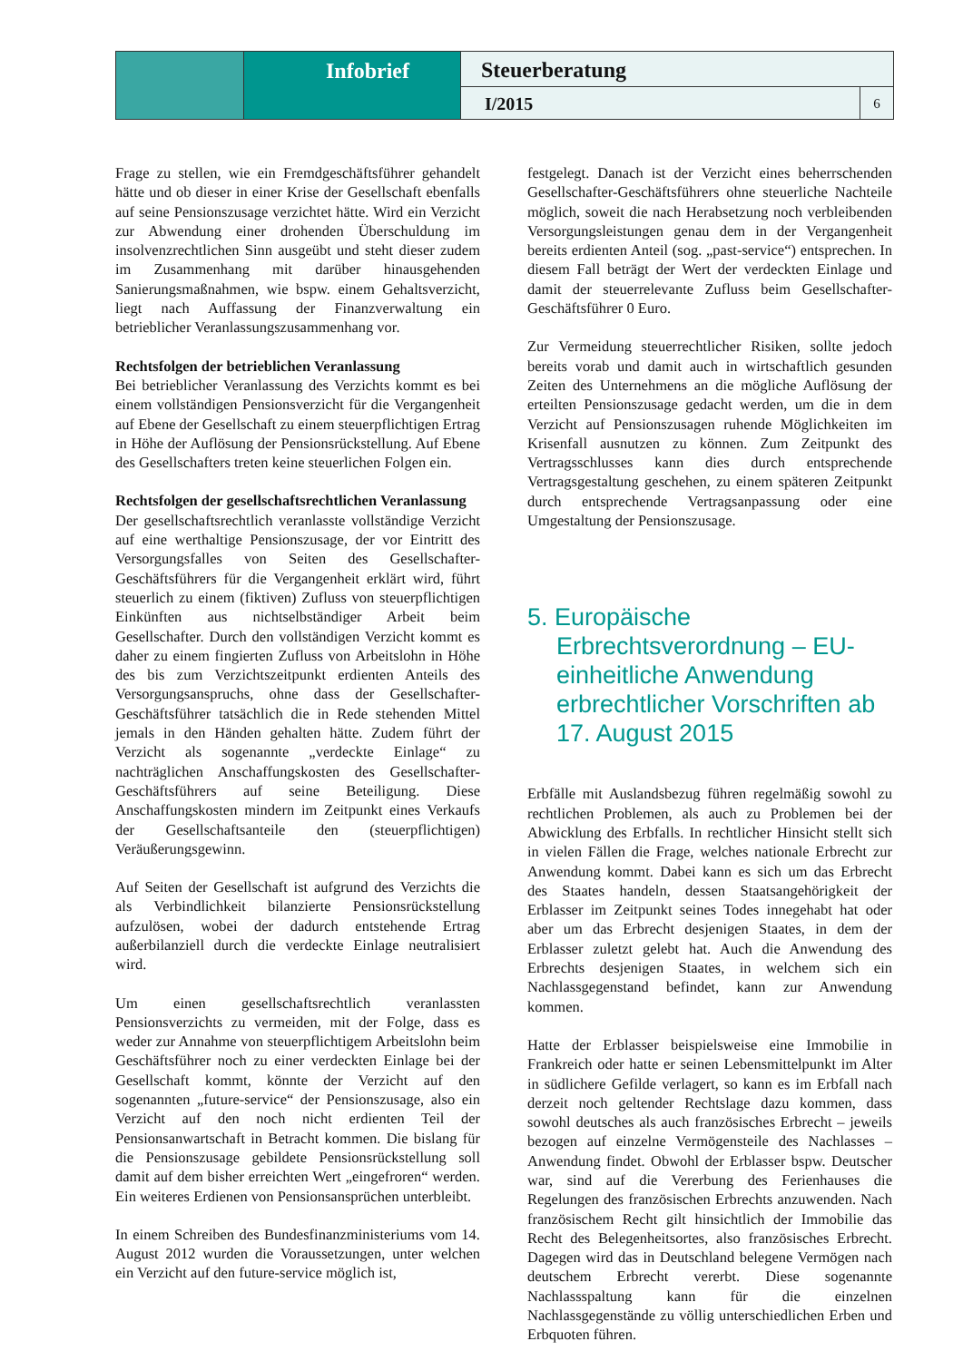Infobrief
Steuerberatung
I/2015
6
Frage zu stellen, wie ein Fremdgeschäftsführer gehandelt hätte und ob dieser in einer Krise der Gesellschaft ebenfalls auf seine Pensionszusage verzichtet hätte. Wird ein Verzicht zur Abwendung einer drohenden Überschuldung im insolvenzrechtlichen Sinn ausgeübt und steht dieser zudem im Zusammenhang mit darüber hinausgehenden Sanierungsmaßnahmen, wie bspw. einem Gehaltsverzicht, liegt nach Auffassung der Finanzverwaltung ein betrieblicher Veranlassungszusammenhang vor.
Rechtsfolgen der betrieblichen Veranlassung
Bei betrieblicher Veranlassung des Verzichts kommt es bei einem vollständigen Pensionsverzicht für die Vergangenheit auf Ebene der Gesellschaft zu einem steuerpflichtigen Ertrag in Höhe der Auflösung der Pensionsrückstellung. Auf Ebene des Gesellschafters treten keine steuerlichen Folgen ein.
Rechtsfolgen der gesellschaftsrechtlichen Veranlassung
Der gesellschaftsrechtlich veranlasste vollständige Verzicht auf eine werthaltige Pensionszusage, der vor Eintritt des Versorgungsfalles von Seiten des Gesellschafter-Geschäftsführers für die Vergangenheit erklärt wird, führt steuerlich zu einem (fiktiven) Zufluss von steuerpflichtigen Einkünften aus nichtselbständiger Arbeit beim Gesellschafter. Durch den vollständigen Verzicht kommt es daher zu einem fingierten Zufluss von Arbeitslohn in Höhe des bis zum Verzichtszeitpunkt erdienten Anteils des Versorgungsanspruchs, ohne dass der Gesellschafter-Geschäftsführer tatsächlich die in Rede stehenden Mittel jemals in den Händen gehalten hätte. Zudem führt der Verzicht als sogenannte „verdeckte Einlage“ zu nachträglichen Anschaffungskosten des Gesellschafter-Geschäftsführers auf seine Beteiligung. Diese Anschaffungskosten mindern im Zeitpunkt eines Verkaufs der Gesellschaftsanteile den (steuerpflichtigen) Veräußerungsgewinn.
Auf Seiten der Gesellschaft ist aufgrund des Verzichts die als Verbindlichkeit bilanzierte Pensionsrückstellung aufzulösen, wobei der dadurch entstehende Ertrag außerbilanziell durch die verdeckte Einlage neutralisiert wird.
Um einen gesellschaftsrechtlich veranlassten Pensionsverzichts zu vermeiden, mit der Folge, dass es weder zur Annahme von steuerpflichtigem Arbeitslohn beim Geschäftsführer noch zu einer verdeckten Einlage bei der Gesellschaft kommt, könnte der Verzicht auf den sogenannten „future-service“ der Pensionszusage, also ein Verzicht auf den noch nicht erdienten Teil der Pensionsanwartschaft in Betracht kommen. Die bislang für die Pensionszusage gebildete Pensionsrückstellung soll damit auf dem bisher erreichten Wert „eingefroren“ werden. Ein weiteres Erdienen von Pensionsansprüchen unterbleibt.
In einem Schreiben des Bundesfinanzministeriums vom 14. August 2012 wurden die Voraussetzungen, unter welchen ein Verzicht auf den future-service möglich ist,
festgelegt. Danach ist der Verzicht eines beherrschenden Gesellschafter-Geschäftsführers ohne steuerliche Nachteile möglich, soweit die nach Herabsetzung noch verbleibenden Versorgungsleistungen genau dem in der Vergangenheit bereits erdienten Anteil (sog. „past-service“) entsprechen. In diesem Fall beträgt der Wert der verdeckten Einlage und damit der steuerrelevante Zufluss beim Gesellschafter-Geschäftsführer 0 Euro.
Zur Vermeidung steuerrechtlicher Risiken, sollte jedoch bereits vorab und damit auch in wirtschaftlich gesunden Zeiten des Unternehmens an die mögliche Auflösung der erteilten Pensionszusage gedacht werden, um die in dem Verzicht auf Pensionszusagen ruhende Möglichkeiten im Krisenfall ausnutzen zu können. Zum Zeitpunkt des Vertragsschlusses kann dies durch entsprechende Vertragsgestaltung geschehen, zu einem späteren Zeitpunkt durch entsprechende Vertragsanpassung oder eine Umgestaltung der Pensionszusage.
5. Europäische Erbrechtsverordnung – EU-einheitliche Anwendung erbrechtlicher Vorschriften ab 17. August 2015
Erbfälle mit Auslandsbezug führen regelmäßig sowohl zu rechtlichen Problemen, als auch zu Problemen bei der Abwicklung des Erbfalls. In rechtlicher Hinsicht stellt sich in vielen Fällen die Frage, welches nationale Erbrecht zur Anwendung kommt. Dabei kann es sich um das Erbrecht des Staates handeln, dessen Staatsangehörigkeit der Erblasser im Zeitpunkt seines Todes innegehabt hat oder aber um das Erbrecht desjenigen Staates, in dem der Erblasser zuletzt gelebt hat. Auch die Anwendung des Erbrechts desjenigen Staates, in welchem sich ein Nachlassgegenstand befindet, kann zur Anwendung kommen.
Hatte der Erblasser beispielsweise eine Immobilie in Frankreich oder hatte er seinen Lebensmittelpunkt im Alter in südlichere Gefilde verlagert, so kann es im Erbfall nach derzeit noch geltender Rechtslage dazu kommen, dass sowohl deutsches als auch französisches Erbrecht – jeweils bezogen auf einzelne Vermögensteile des Nachlasses – Anwendung findet. Obwohl der Erblasser bspw. Deutscher war, sind auf die Vererbung des Ferienhauses die Regelungen des französischen Erbrechts anzuwenden. Nach französischem Recht gilt hinsichtlich der Immobilie das Recht des Belegenheitsortes, also französisches Erbrecht. Dagegen wird das in Deutschland belegene Vermögen nach deutschem Erbrecht vererbt. Diese sogenannte Nachlassspaltung kann für die einzelnen Nachlassgegenstände zu völlig unterschiedlichen Erben und Erbquoten führen.